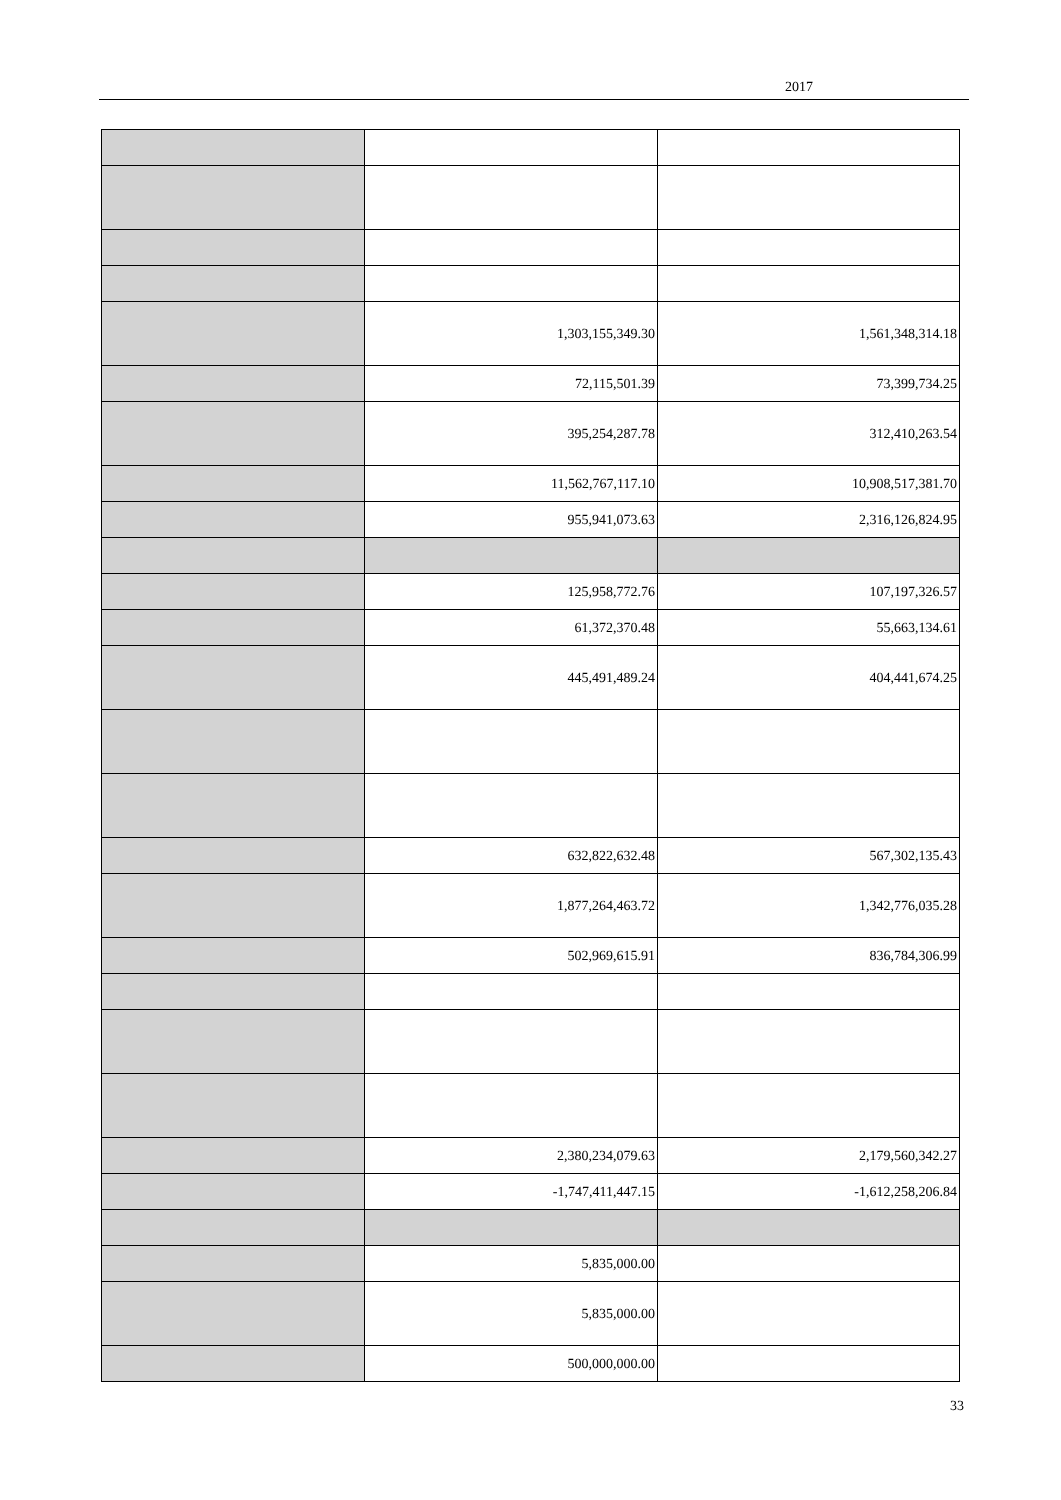2017
| | 1,303,155,349.30 | 1,561,348,314.18 |
| | 72,115,501.39 | 73,399,734.25 |
| | 395,254,287.78 | 312,410,263.54 |
| | 11,562,767,117.10 | 10,908,517,381.70 |
| | 955,941,073.63 | 2,316,126,824.95 |
| | 125,958,772.76 | 107,197,326.57 |
| | 61,372,370.48 | 55,663,134.61 |
| | 445,491,489.24 | 404,441,674.25 |
| | 632,822,632.48 | 567,302,135.43 |
| | 1,877,264,463.72 | 1,342,776,035.28 |
| | 502,969,615.91 | 836,784,306.99 |
| | 2,380,234,079.63 | 2,179,560,342.27 |
| | -1,747,411,447.15 | -1,612,258,206.84 |
| | 5,835,000.00 | |
| | 5,835,000.00 | |
| | 500,000,000.00 | |
33